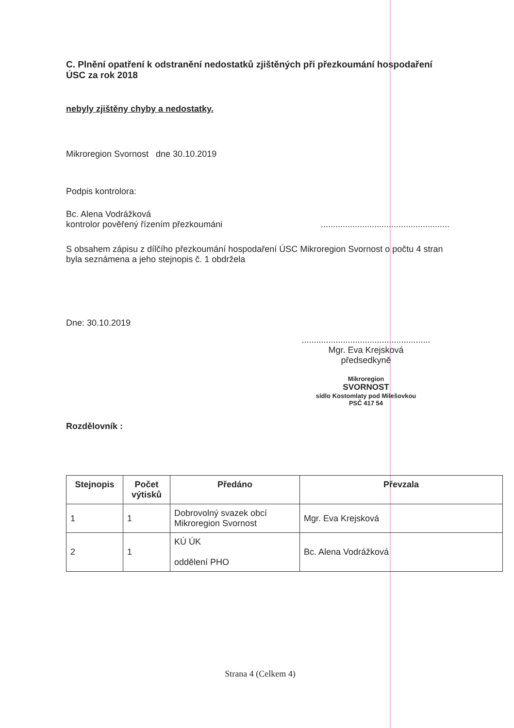C. Plnění opatření k odstranění nedostatků zjištěných při přezkoumání hospodaření ÚSC za rok 2018
nebyly zjištěny chyby a nedostatky.
Mikroregion Svornost dne 30.10.2019
Podpis kontrolora:
Bc. Alena Vodrážková
kontrolor pověřený řízením přezkoumáni
.....................................................
S obsahem zápisu z dílčího přezkoumání hospodaření ÚSC Mikroregion Svornost o počtu 4 stran byla seznámena a jeho stejnopis č. 1 obdržela
Dne: 30.10.2019
.....................................................
Mgr. Eva Krejsková
předsedkyně
Mikroregion
SVORNOST
sídlo Kostomlaty pod Milešovkou
PSČ 417 54
Rozdělovník :
| Stejnopis | Počet výtisků | Předáno | Převzala |
| --- | --- | --- | --- |
| 1 | 1 | Dobrovolný svazek obcí Mikroregion Svornost | Mgr. Eva Krejsková |
| 2 | 1 | KÚ ÚK oddělení PHO | Bc. Alena Vodrážková |
Strana 4 (Celkem 4)